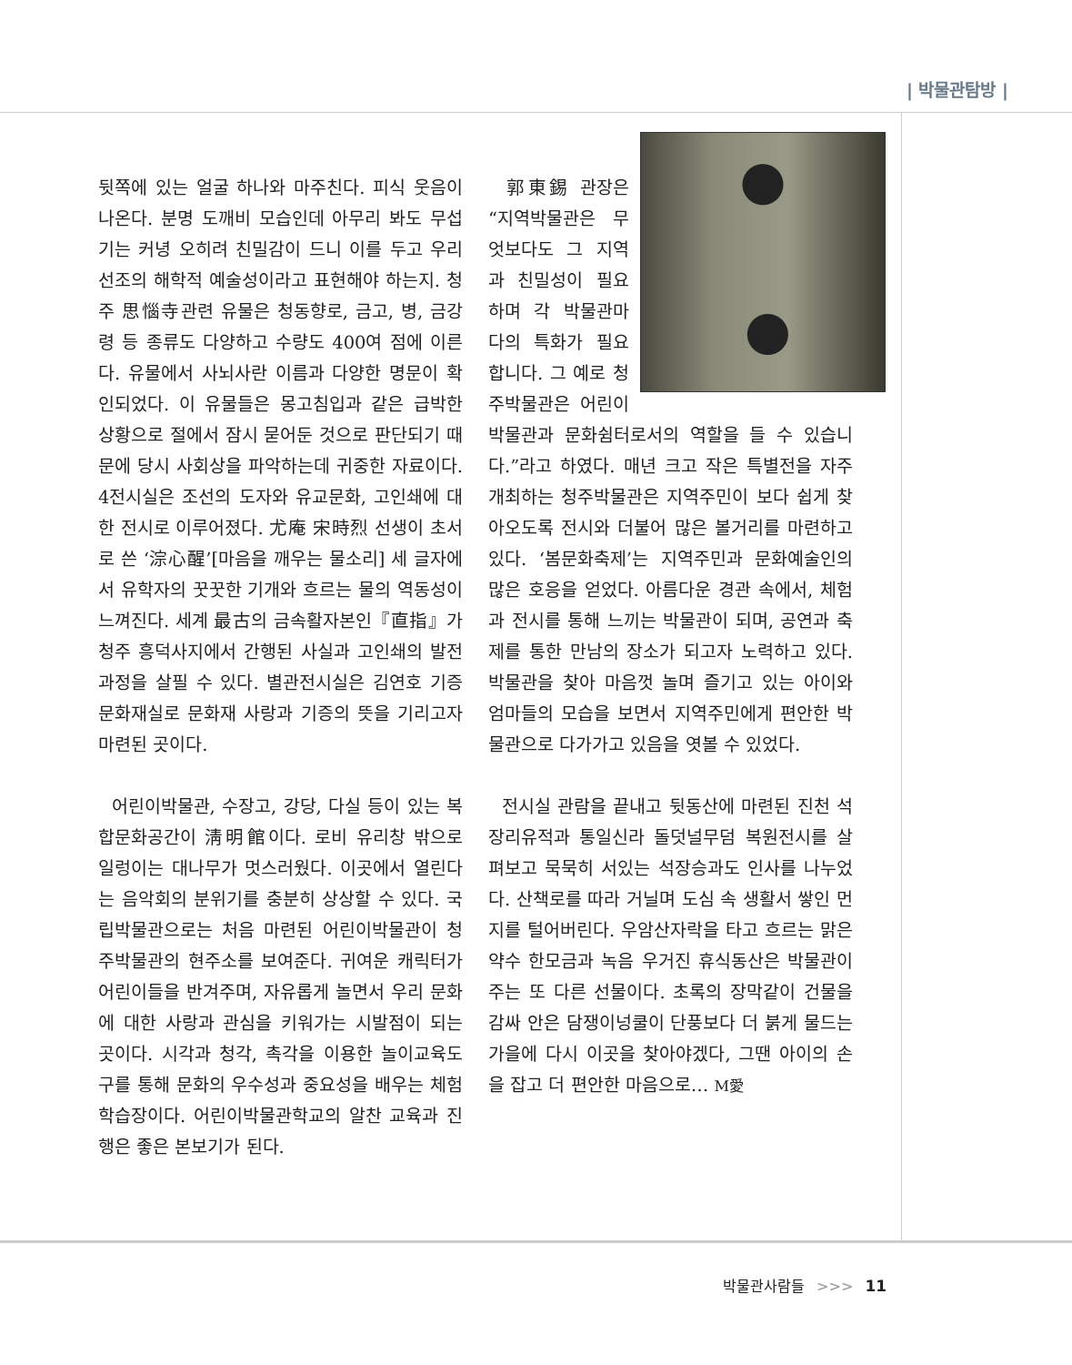| 박물관탐방 |
뒷쪽에 있는 얼굴 하나와 마주친다. 피식 웃음이 나온다. 분명 도깨비 모습인데 아무리 봐도 무섭기는 커녕 오히려 친밀감이 드니 이를 두고 우리 선조의 해학적 예술성이라고 표현해야 하는지. 청주 思惱寺관련 유물은 청동향로, 금고, 병, 금강령 등 종류도 다양하고 수량도 400여 점에 이른다. 유물에서 사뇌사란 이름과 다양한 명문이 확인되었다. 이 유물들은 몽고침입과 같은 급박한 상황으로 절에서 잠시 묻어둔 것으로 판단되기 때문에 당시 사회상을 파악하는데 귀중한 자료이다. 4전시실은 조선의 도자와 유교문화, 고인쇄에 대한 전시로 이루어졌다. 尤庵 宋時烈 선생이 초서로 쓴 ‘淙心醒’[마음을 깨우는 물소리] 세 글자에서 유학자의 꿋꿋한 기개와 흐르는 물의 역동성이 느껴진다. 세계 最古의 금속활자본인『直指』가 청주 흥덕사지에서 간행된 사실과 고인쇄의 발전과정을 살필 수 있다. 별관전시실은 김연호 기증문화재실로 문화재 사랑과 기증의 뜻을 기리고자 마련된 곳이다.
어린이박물관, 수장고, 강당, 다실 등이 있는 복합문화공간이 淸明館이다. 로비 유리창 밖으로 일렁이는 대나무가 멋스러웠다. 이곳에서 열린다는 음악회의 분위기를 충분히 상상할 수 있다. 국립박물관으로는 처음 마련된 어린이박물관이 청주박물관의 현주소를 보여준다. 귀여운 캐릭터가 어린이들을 반겨주며, 자유롭게 놀면서 우리 문화에 대한 사랑과 관심을 키워가는 시발점이 되는 곳이다. 시각과 청각, 촉각을 이용한 놀이교육도구를 통해 문화의 우수성과 중요성을 배우는 체험학습장이다. 어린이박물관학교의 알찬 교육과 진행은 좋은 본보기가 된다.
郭東錫 관장은 “지역박물관은 무엇보다도 그 지역과 친밀성이 필요하며 각 박물관마다의 특화가 필요합니다. 그 예로 청주박물관은 어린이박물관과 문화쉼터로서의 역할을 들 수 있습니다.”라고 하였다. 매년 크고 작은 특별전을 자주 개최하는 청주박물관은 지역주민이 보다 쉽게 찾아오도록 전시와 더불어 많은 볼거리를 마련하고 있다. ‘봄문화축제’는 지역주민과 문화예술인의 많은 호응을 얻었다. 아름다운 경관 속에서, 체험과 전시를 통해 느끼는 박물관이 되며, 공연과 축제를 통한 만남의 장소가 되고자 노력하고 있다. 박물관을 찾아 마음껏 놀며 즐기고 있는 아이와 엄마들의 모습을 보면서 지역주민에게 편안한 박물관으로 다가가고 있음을 엿볼 수 있었다.
전시실 관람을 끝내고 뒷동산에 마련된 진천 석장리유적과 통일신라 돌덧널무덤 복원전시를 살펴보고 묵묵히 서있는 석장승과도 인사를 나누었다. 산책로를 따라 거닐며 도심 속 생활서 쌓인 먼지를 털어버린다. 우암산자락을 타고 흐르는 맑은 약수 한모금과 녹음 우거진 휴식동산은 박물관이 주는 또 다른 선물이다. 초록의 장막같이 건물을 감싸 안은 담쟁이넝쿨이 단풍보다 더 붉게 물드는 가을에 다시 이곳을 찾아야겠다, 그땐 아이의 손을 잡고 더 편안한 마음으로… M愛
박물관사람들 >>> 11